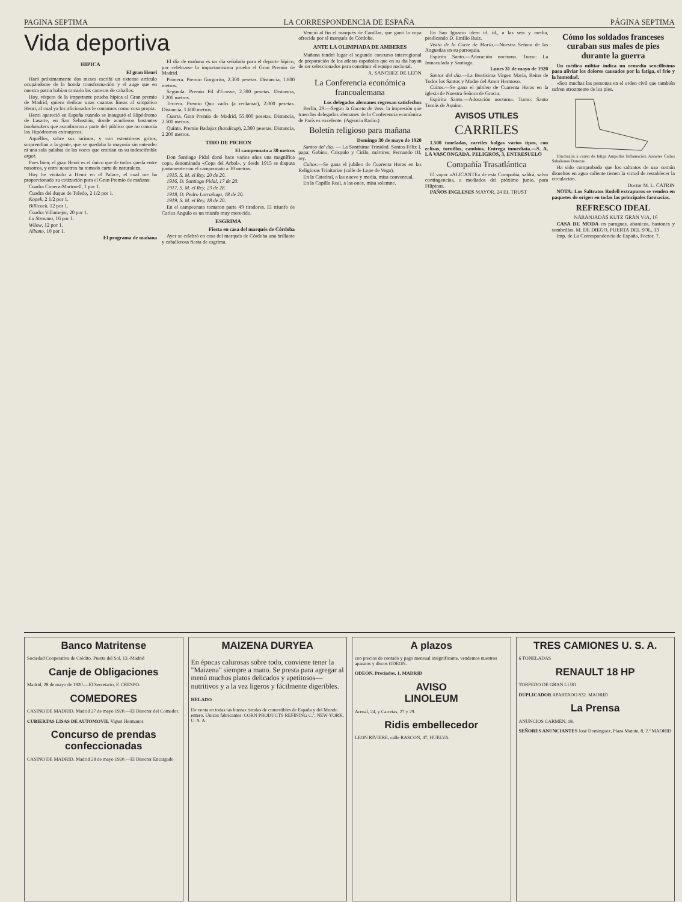PAGINA SEPTIMA LA CORRESPONDENCIA DE ESPAÑA PÁGINA SEPTIMA
Vida deportiva
HIPICA
El gran Henri
Hará próximamente dos meses escribí un extenso artículo ocupándome de la honda transformación y el auge que en nuestra patria habían tomado las carreras de caballos.
Hoy, víspera de la importante prueba hípica el Gran premio de Madrid, quiero dedicar unas cuantas líneas al simpático Henri, al cual ya los aficionados le contamos como cosa propia.
Henri apareció en España cuando se inauguró el Hipódromo de Lasarte, en San Sebastián, donde acudieron bastantes bookmakers que asombraron a parte del público que no conocía los Hipódromos extranjeros.
Aquéllos, sobre sus tarimas, y con estentóreos gritos, sorprendían a la gente, que se quedaba la mayoría sin entender ni una sola palabra de las voces que emitían en su indescifrable argot.
Pues bien; el gran Henri es el único que de todos queda entre nosotros, y entre nosotros ha tomado carta de naturaleza.
Hoy he visitado a Henri en el Palace, el cual me ha proporcionado su cotización para el Gran Premio de mañana:
Cuadra Cimera-Martorell, 1 por 1.
Cuadra del duque de Toledo, 2 1/2 por 1.
Kopek, 2 1/2 por 1.
Billicock, 12 por 1.
Cuadra Villamejor, 20 por 1.
La Strouma, 16 por 1.
Wilow, 12 por 1.
Albano, 10 por 1.
El programa de mañana
El día de mañana es un día señalado para el deporte hípico, por celebrarse la importantísima prueba el Gran Premio de Madrid.
Primera. Premio Gorgorito, 2.300 pesetas. Distancia, 1.800 metros.
Segunda. Premio Fil d'Ecosse, 2.300 pesetas. Distancia, 3.200 metros.
Tercera. Premio Quo vadis (a reclamar), 2.000 pesetas. Distancia, 1.600 metros.
Cuarta. Gran Premio de Madrid, 55.000 pesetas. Distancia, 2.500 metros.
Quinta. Premio Badajoz (handicap), 2.300 pesetas. Distancia, 2.200 metros.
TIRO DE PICHON
El campeonato a 30 metros
Don Santiago Pidal donó hace varios años una magnífica copa, denominada «Copa del Arbol», y desde 1915 se disputa juntamente con el campeonato a 30 metros.
1915, S. M. el Rey, 20 de 20.
1916, D. Santiago Pidal, 17 de 20.
1917, S. M. el Rey, 23 de 28.
1918, D. Pedro Larrañaga, 18 de 20.
1919, S. M. el Rey, 18 de 20.
En el campeonato tomaron parte 49 tiradores. El triunfo de Carlos Angulo es un triunfo muy merecido.
ESGRIMA
Fiesta en casa del marqués de Córdoba
Ayer se celebró en casa del marqués de Córdoba una brillante y caballerosa fiesta de esgrima.
Venció al fin el marqués de Canillas, que ganó la copa ofrecida por el marqués de Córdoba.
ANTE LA OLIMPIADA DE AMBERES
Mañana tendrá lugar el segundo concurso interregional de preparación de los atletas españoles que en su día hayan de ser seleccionados para constituir el equipo nacional.
A. SANCHEZ DE LEON
La Conferencia económica francoalemana
Los delegados alemanes regresan satisfechos
Berlín, 29.—Según la Gaceta de Voss, la impresión que traen los delegados alemanes de la Conferencia económica de París es excelente. (Agencia Radio.)
Boletín religioso para mañana
Domingo 30 de mayo de 1920
Santos del día. — La Santísima Trinidad. Santos Félix I, papa; Gabino, Críspulo y Cirilo, mártires; Fernando III, rey.
Cultos.—Se gana el jubileo de Cuarenta Horas en las Religiosas Trinitarias (calle de Lope de Vega).
En la Catedral, a las nueve y media, misa conventual.
En la Capilla Real, a las once, misa solemne.
En San Ignacio ídem íd. íd., a las seis y media, predicando D. Emilio Ruiz.
Visita de la Corte de María.—Nuestra Señora de las Angustias en su parroquia.
Espíritu Santo.—Adoración nocturna. Turno: La Inmaculada y Santiago.
Lunes 31 de mayo de 1920
Santos del día.—La Beatísima Virgen María, Reina de Todos los Santos y Madre del Amor Hermoso.
Cultos.—Se gana el jubileo de Cuarenta Horas en la iglesia de Nuestra Señora de Gracia.
Espíritu Santo.—Adoración nocturna. Turno: Santo Tomás de Aquino.
AVISOS UTILES
CARRILES
1.500 toneladas, carriles holgas varios tipos, con eclisas, tornillos, cambios. Entrega inmediata.—S. A. LA VASCONGADA. PELIGROS, 3, ENTRESUELO
Compañía Trasatlántica
El vapor «ALICANTE» de esta Compañía, saldrá, salvo contingencias, a mediados del próximo junio, para Filipinas.
PAÑOS INGLESES MAYOR, 24 EL TRUST
Cómo los soldados franceses curaban sus males de pies durante la guerra
Un médico militar indica un remedio sencillísimo para aliviar los dolores causados por la fatiga, el frío y la humedad.
«Son muchas las personas en el orden civil que también sufren atrozmente de los pies.
Hinchazón á causa de fatiga Ampollas Inflamación Juanetes Callos Sabañones Durezas
Ha sido comprobado que los saltratos de uso común disueltos en agua caliente tienen la virtud de restablecer la circulación.
Doctor M. L. CATRIN
NOTA: Los Saltratos Rodell extrapuros se venden en paquetes de origen en todas las principales farmacias.
REFRESCO IDEAL
NARANJADAS KUTZ GRAN VIA, 16
CASA DE MODA en paraguas, abanicos, bastones y sombrillas. M. DE DIEGO, PUERTA DEL SOL, 13
Imp. de La Correspondencia de España, Factor, 7.
Banco Matritense
Sociedad Cooperativa de Crédito. Puerta del Sol, 13.-Madrid
Canje de Obligaciones
Madrid, 28 de mayo de 1920.—El Secretario, F. CRESPO.
COMEDORES
CASINO DE MADRID. Madrid 27 de mayo 1920.—El Director del Comedor.
CUBIERTAS LISAS DE AUTOMOVIL Viguri Hermanos
Concurso de prendas confeccionadas
CASINO DE MADRID. Madrid 28 de mayo 1920.—El Director Encargado
MAIZENA DURYEA
En épocas calurosas sobre todo, conviene tener la "Maizena" siempre a mano. Se presta para agregar al menú muchos platos delicados y apetitosos—nutritivos y a la vez ligeros y fácilmente digeribles.
HELADO
De venta en todas las buenas tiendas de comestibles de España y del Mundo entero. Unicos fabricantes: CORN PRODUCTS REFINING C.º, NEW-YORK, U. S. A.
A plazos
con precios de contado y pago mensual insignificante, vendemos nuestros aparatos y discos ODEON.
ODEÓN, Preciados, 1, MADRID
AVISO
LINOLEUM
Arenal, 24, y Carretas, 27 y 29.
Ridis embellecedor
LEON RIVIERE, calle RASCON, 47, HUELVA.
TRES CAMIONES U. S. A.
6 TONELADAS
RENAULT 18 HP
TORPEDO DE GRAN LUJO
DUPLICADOR APARTADO 832. MADRID
La Prensa
ANUNCIOS CARMEN, 18.
SEÑORES ANUNCIANTES José Domínguez, Plaza Matute, 8, 2.º MADRID